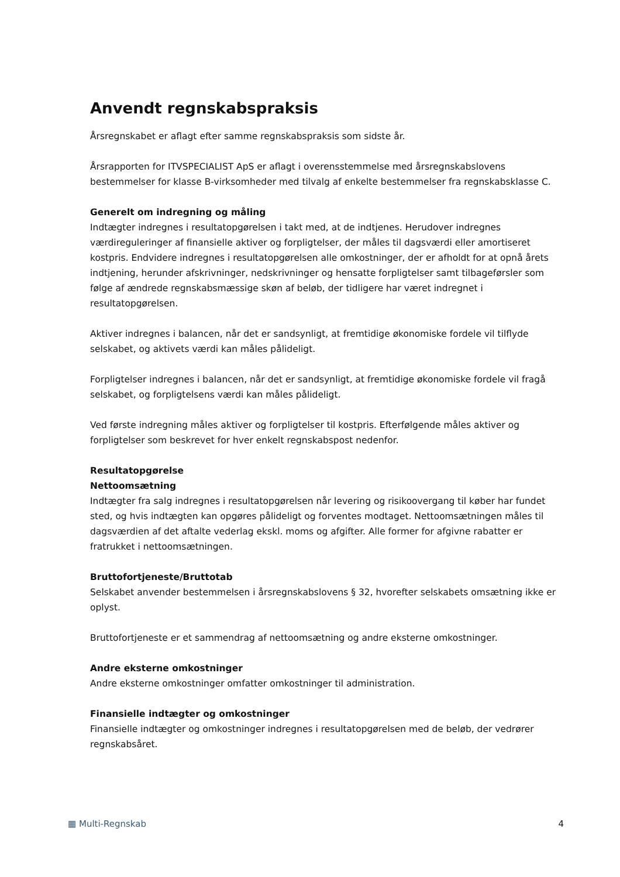Anvendt regnskabspraksis
Årsregnskabet er aflagt efter samme regnskabspraksis som sidste år.
Årsrapporten for ITVSPECIALIST ApS er aflagt i overensstemmelse med årsregnskabslovens bestemmelser for klasse B-virksomheder med tilvalg af enkelte bestemmelser fra regnskabsklasse C.
Generelt om indregning og måling
Indtægter indregnes i resultatopgørelsen i takt med, at de indtjenes. Herudover indregnes værdireguleringer af finansielle aktiver og forpligtelser, der måles til dagsværdi eller amortiseret kostpris. Endvidere indregnes i resultatopgørelsen alle omkostninger, der er afholdt for at opnå årets indtjening, herunder afskrivninger, nedskrivninger og hensatte forpligtelser samt tilbageførsler som følge af ændrede regnskabsmæssige skøn af beløb, der tidligere har været indregnet i resultatopgørelsen.
Aktiver indregnes i balancen, når det er sandsynligt, at fremtidige økonomiske fordele vil tilflyde selskabet, og aktivets værdi kan måles pålideligt.
Forpligtelser indregnes i balancen, når det er sandsynligt, at fremtidige økonomiske fordele vil fragå selskabet, og forpligtelsens værdi kan måles pålideligt.
Ved første indregning måles aktiver og forpligtelser til kostpris. Efterfølgende måles aktiver og forpligtelser som beskrevet for hver enkelt regnskabspost nedenfor.
Resultatopgørelse
Nettoomsætning
Indtægter fra salg indregnes i resultatopgørelsen når levering og risikoovergang til køber har fundet sted, og hvis indtægten kan opgøres pålideligt og forventes modtaget. Nettoomsætningen måles til dagsværdien af det aftalte vederlag ekskl. moms og afgifter. Alle former for afgivne rabatter er fratrukket i nettoomsætningen.
Bruttofortjeneste/Bruttotab
Selskabet anvender bestemmelsen i årsregnskabslovens § 32, hvorefter selskabets omsætning ikke er oplyst.
Bruttofortjeneste er et sammendrag af nettoomsætning og andre eksterne omkostninger.
Andre eksterne omkostninger
Andre eksterne omkostninger omfatter omkostninger til administration.
Finansielle indtægter og omkostninger
Finansielle indtægter og omkostninger indregnes i resultatopgørelsen med de beløb, der vedrører regnskabsåret.
▦ Multi-Regnskab 4